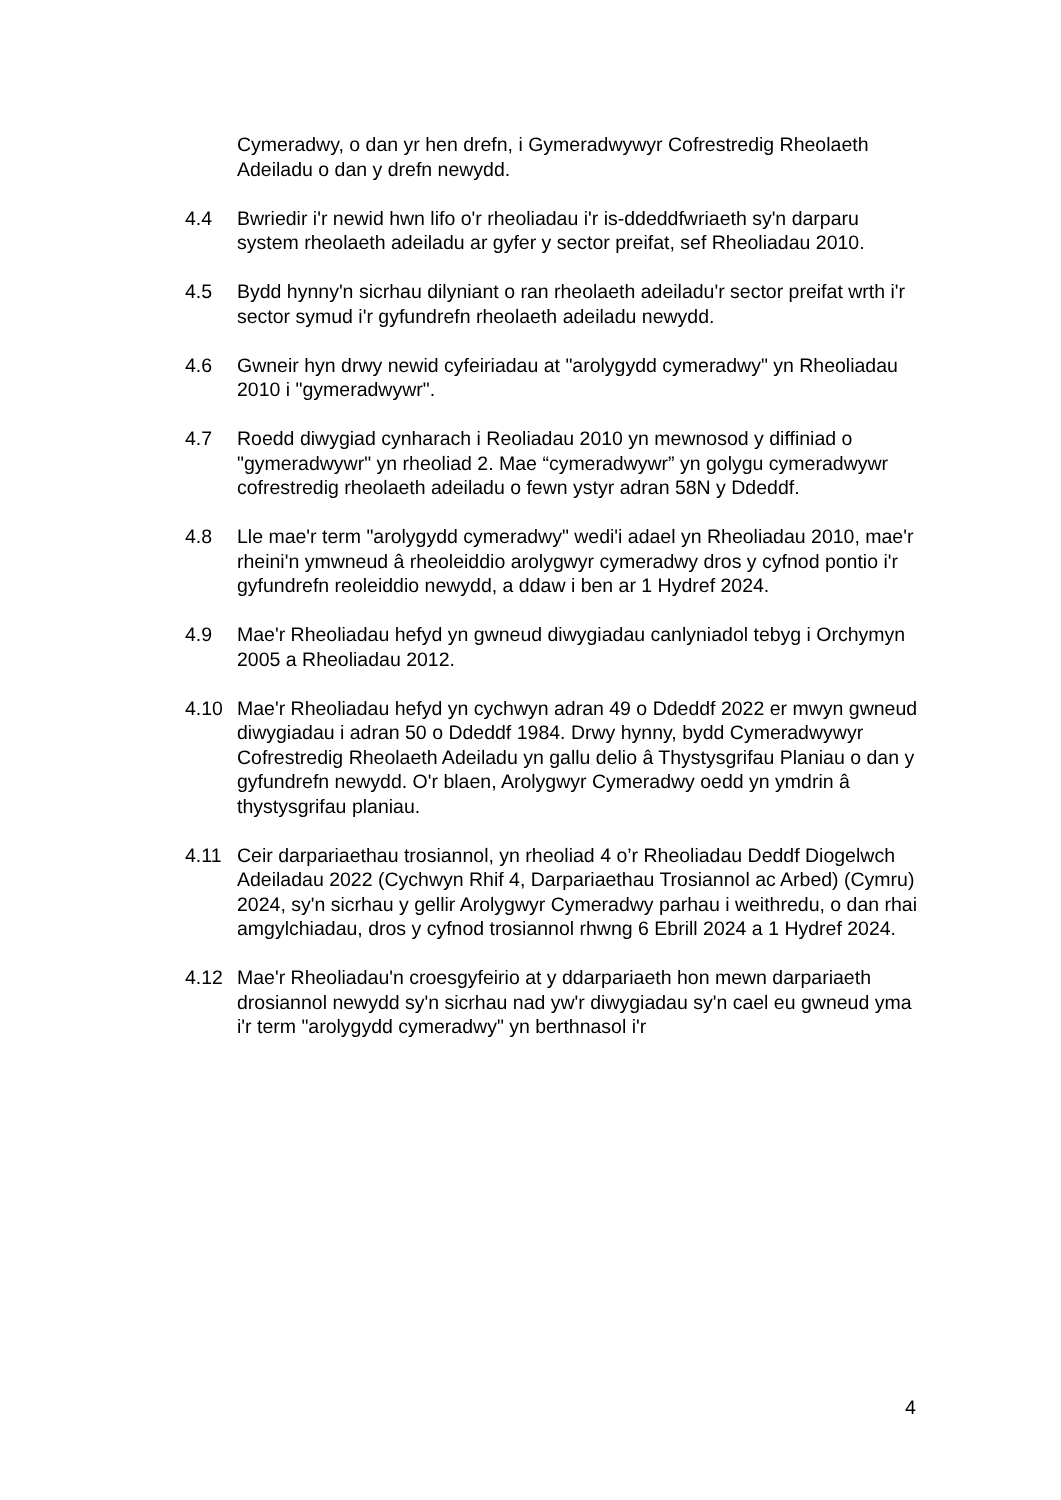Cymeradwy, o dan yr hen drefn, i Gymeradwywyr Cofrestredig Rheolaeth Adeiladu o dan y drefn newydd.
4.4 Bwriedir i'r newid hwn lifo o'r rheoliadau i'r is-ddeddfwriaeth sy'n darparu system rheolaeth adeiladu ar gyfer y sector preifat, sef Rheoliadau 2010.
4.5 Bydd hynny'n sicrhau dilyniant o ran rheolaeth adeiladu'r sector preifat wrth i'r sector symud i'r gyfundrefn rheolaeth adeiladu newydd.
4.6 Gwneir hyn drwy newid cyfeiriadau at "arolygydd cymeradwy" yn Rheoliadau 2010 i "gymeradwywr".
4.7 Roedd diwygiad cynharach i Reoliadau 2010 yn mewnosod y diffiniad o "gymeradwywr" yn rheoliad 2. Mae “cymeradwywr” yn golygu cymeradwywr cofrestredig rheolaeth adeiladu o fewn ystyr adran 58N y Ddeddf.
4.8 Lle mae'r term "arolygydd cymeradwy" wedi'i adael yn Rheoliadau 2010, mae'r rheini'n ymwneud â rheoleiddio arolygwyr cymeradwy dros y cyfnod pontio i'r gyfundrefn reoleiddio newydd, a ddaw i ben ar 1 Hydref 2024.
4.9 Mae'r Rheoliadau hefyd yn gwneud diwygiadau canlyniadol tebyg i Orchymyn 2005 a Rheoliadau 2012.
4.10 Mae'r Rheoliadau hefyd yn cychwyn adran 49 o Ddeddf 2022 er mwyn gwneud diwygiadau i adran 50 o Ddeddf 1984. Drwy hynny, bydd Cymeradwywyr Cofrestredig Rheolaeth Adeiladu yn gallu delio â Thystysgrifau Planiau o dan y gyfundrefn newydd. O'r blaen, Arolygwyr Cymeradwy oedd yn ymdrin â thystysgrifau planiau.
4.11 Ceir darpariaethau trosiannol, yn rheoliad 4 o’r Rheoliadau Deddf Diogelwch Adeiladau 2022 (Cychwyn Rhif 4, Darpariaethau Trosiannol ac Arbed) (Cymru) 2024, sy'n sicrhau y gellir Arolygwyr Cymeradwy parhau i weithredu, o dan rhai amgylchiadau, dros y cyfnod trosiannol rhwng 6 Ebrill 2024 a 1 Hydref 2024.
4.12 Mae'r Rheoliadau'n croesgyfeirio at y ddarpariaeth hon mewn darpariaeth drosiannol newydd sy'n sicrhau nad yw'r diwygiadau sy'n cael eu gwneud yma i'r term "arolygydd cymeradwy" yn berthnasol i'r
4